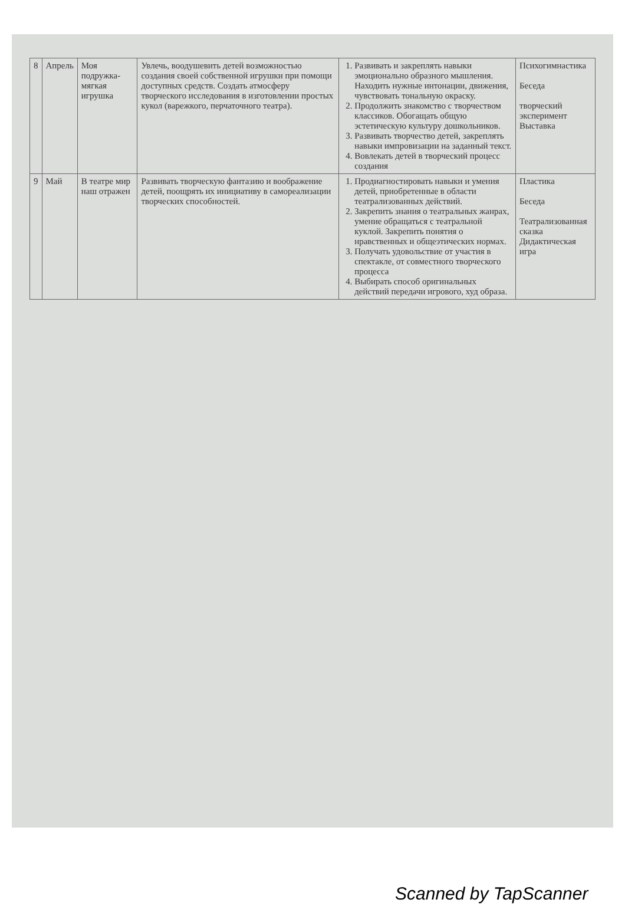| 8 | Апрель | Моя подружка-мягкая игрушка | Увлечь, воодушевить детей возможностью создания своей собственной игрушки при помощи доступных средств. Создать атмосферу творческого исследования в изготовлении простых кукол (варежкого, перчаточного театра). | 1. Развивать и закреплять навыки эмоционально образного мышления. Находить нужные интонации, движения, чувствовать тональную окраску. 2. Продолжить знакомство с творчеством классиков. Обогащать общую эстетическую культуру дошкольников. 3. Развивать творчество детей, закреплять навыки импровизации на заданный текст. 4. Вовлекать детей в творческий процесс создания | Психогимнастика Беседа творческий эксперимент Выставка |
| 9 | Май | В театре мир наш отражен | Развивать творческую фантазию и воображение детей, поощрять их инициативу в самореализации творческих способностей. | 1. Продиагностировать навыки и умения детей, приобретенные в области театрализованных действий. 2. Закрепить знания о театральных жанрах, умение обращаться с театральной куклой. Закрепить понятия о нравственных и общеэтических нормах. 3. Получать удовольствие от участия в спектакле, от совместного творческого процесса 4. Выбирать способ оригинальных действий передачи игрового, худ образа. | Пластика Беседа Театрализованная сказка Дидактическая игра |
Scanned by TapScanner